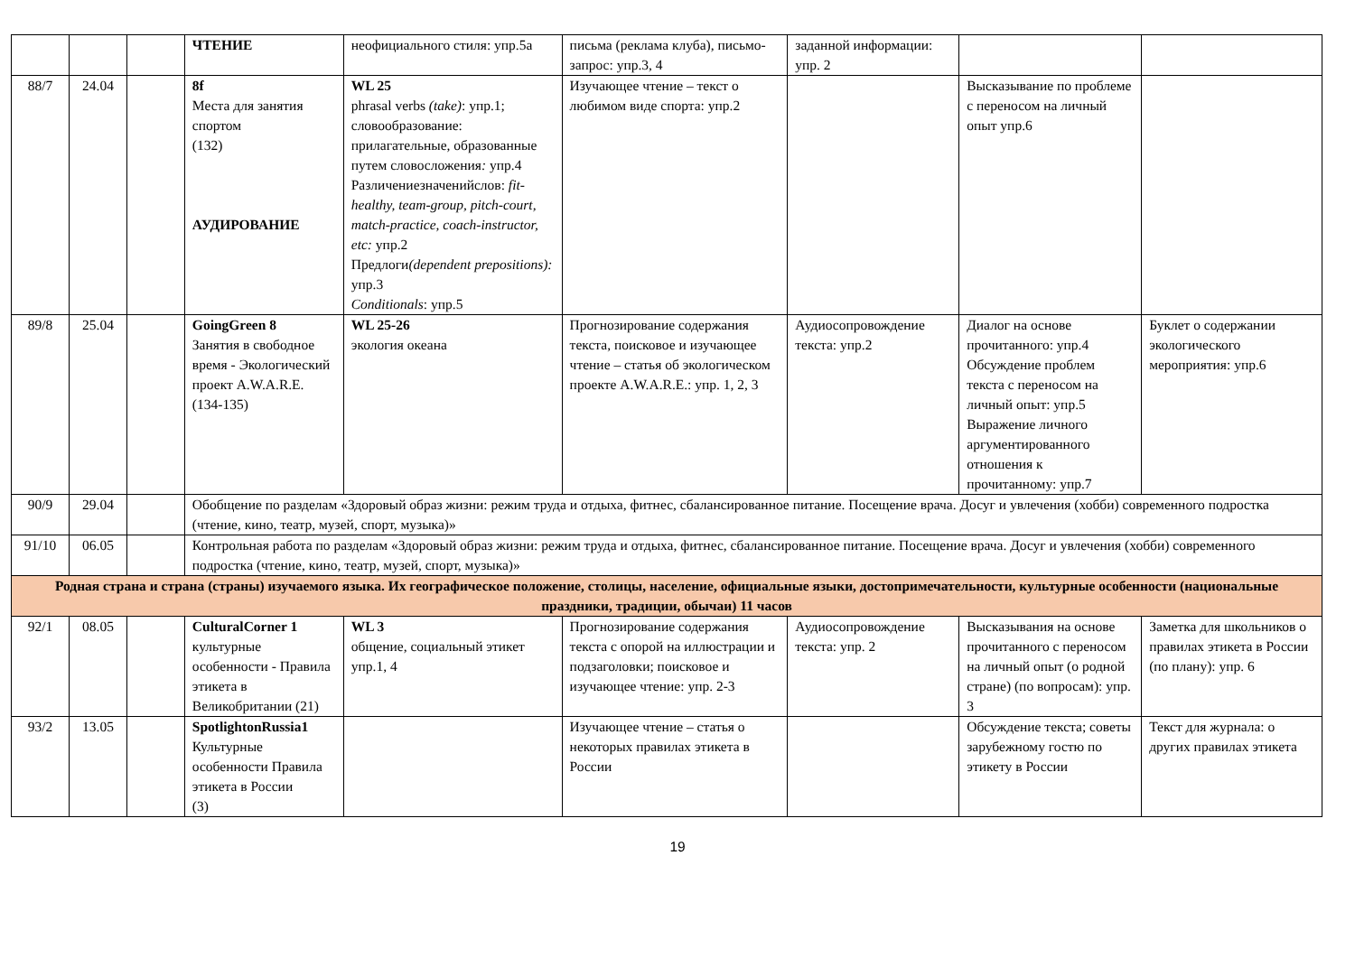| | | | ЧТЕНИЕ | неофициального стиля: упр.5а | письма (реклама клуба), письмо-запрос: упр.3, 4 | заданной информации: упр. 2 | | |
| 88/7 | 24.04 | | 8f Места для занятия спортом (132) АУДИРОВАНИЕ | WL 25 phrasal verbs (take) : упр.1; словообразование: прилагательные, образованные путем словосложения : упр.4 Различениезначенийслов: fit-healthy, team-group, pitch-court, match-practice, coach-instructor, etc: упр.2 Предлоги (dependent prepositions): упр.3 Conditionals : упр.5 | Изучающее чтение – текст о любимом виде спорта: упр.2 | | Высказывание по проблеме с переносом на личный опыт упр.6 | |
| 89/8 | 25.04 | | GoingGreen 8 Занятия в свободное время - Экологический проект A.W.A.R.E. (134-135) | WL 25-26 экология океана | Прогнозирование содержания текста, поисковое и изучающее чтение – статья об экологическом проекте A.W.A.R.E.: упр. 1, 2, 3 | Аудиосопровождение текста: упр.2 | Диалог на основе прочитанного: упр.4 Обсуждение проблем текста с переносом на личный опыт: упр.5 Выражение личного аргументированного отношения к прочитанному: упр.7 | Буклет о содержании экологического мероприятия: упр.6 |
| 90/9 | 29.04 | | Обобщение по разделам «Здоровый образ жизни: режим труда и отдыха, фитнес, сбалансированное питание. Посещение врача. Досуг и увлечения (хобби) современного подростка (чтение, кино, театр, музей, спорт, музыка)» | | | | | |
| 91/10 | 06.05 | | Контрольная работа по разделам «Здоровый образ жизни: режим труда и отдыха, фитнес, сбалансированное питание. Посещение врача. Досуг и увлечения (хобби) современного подростка (чтение, кино, театр, музей, спорт, музыка)» | | | | | |
| Родная страна и страна (страны) изучаемого языка. Их географическое положение, столицы, население, официальные языки, достопримечательности, культурные особенности (национальные праздники, традиции, обычаи) 11 часов | | | | | | | | |
| 92/1 | 08.05 | | CulturalCorner 1 культурные особенности - Правила этикета в Великобритании (21) | WL 3 общение, социальный этикет упр.1, 4 | Прогнозирование содержания текста с опорой на иллюстрации и подзаголовки; поисковое и изучающее чтение: упр. 2-3 | Аудиосопровождение текста: упр. 2 | Высказывания на основе прочитанного с переносом на личный опыт (о родной стране) (по вопросам): упр. 3 | Заметка для школьников о правилах этикета в России (по плану): упр. 6 |
| 93/2 | 13.05 | | SpotlightonRussia1 Культурные особенности Правила этикета в России (3) | | Изучающее чтение – статья о некоторых правилах этикета в России | | Обсуждение текста; советы зарубежному гостю по этикету в России | Текст для журнала: о других правилах этикета |
19